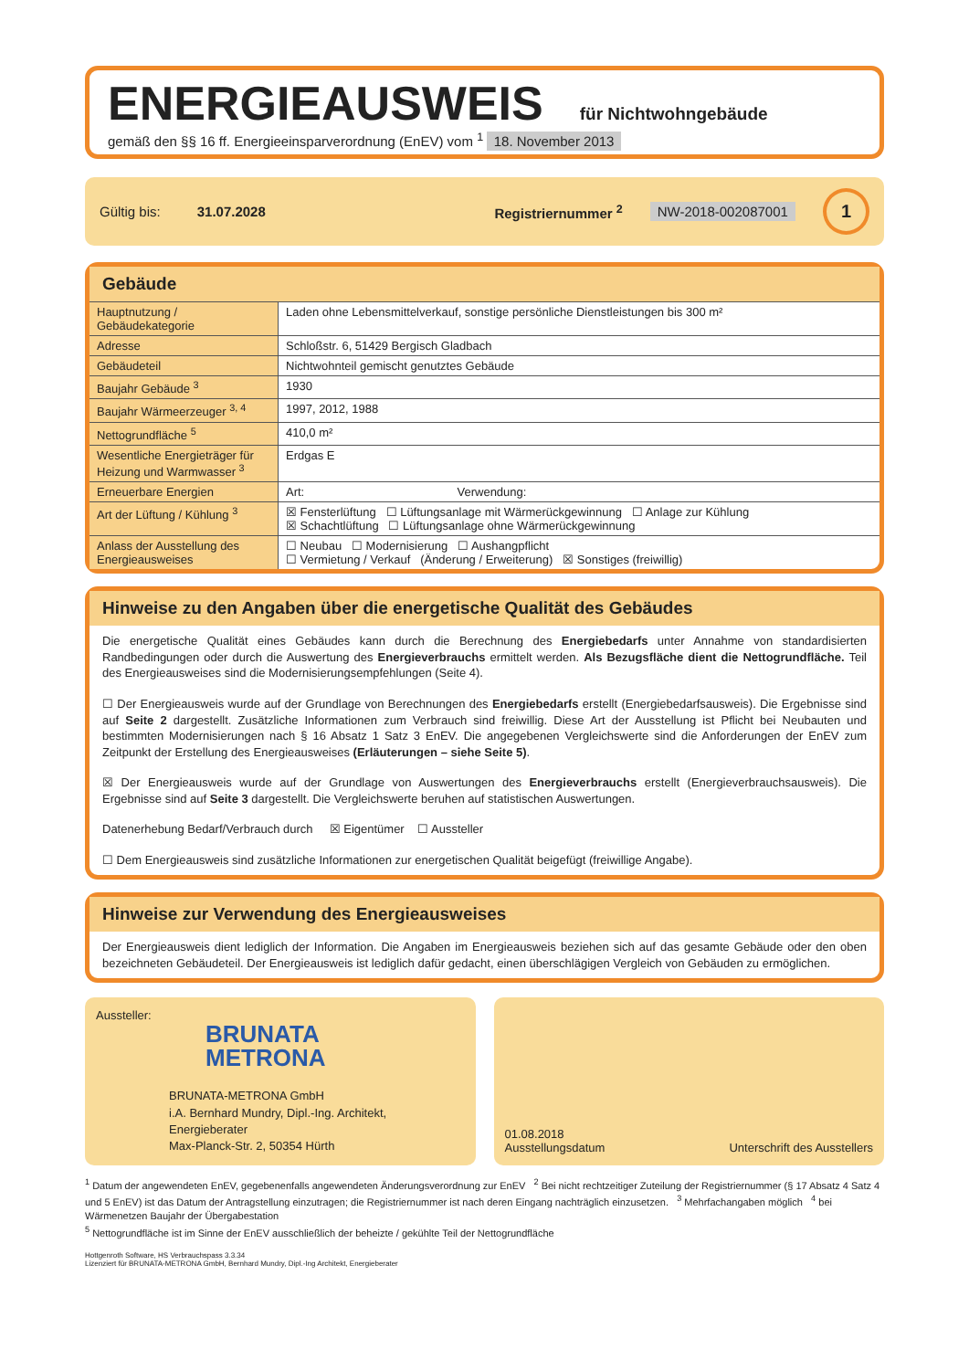ENERGIEAUSWEIS für Nichtwohngebäude
gemäß den §§ 16 ff. Energieeinsparverordnung (EnEV) vom <sup>1</sup> 18. November 2013
Gültig bis: 31.07.2028 Registriernummer <sup>2</sup> NW-2018-002087001 1
Gebäude
| Hauptnutzung / Gebäudekategorie | Laden ohne Lebensmittelverkauf, sonstige persönliche Dienstleistungen bis 300 m² | |
| Adresse | Schloßstr. 6, 51429 Bergisch Gladbach | |
| Gebäudeteil | Nichtwohnteil gemischt genutztes Gebäude | |
| Baujahr Gebäude <sup>3</sup> | 1930 | |
| Baujahr Wärmeerzeuger <sup>3, 4</sup> | 1997, 2012, 1988 | |
| Nettogrundfläche <sup>5</sup> | 410,0 m² | |
| Wesentliche Energieträger für Heizung und Warmwasser <sup>3</sup> | Erdgas E | |
| Erneuerbare Energien | Art: | Verwendung: |
| Art der Lüftung / Kühlung <sup>3</sup> | ☒ Fensterlüftung ☐ Lüftungsanlage mit Wärmerückgewinnung ☐ Anlage zur Kühlung ☒ Schachtlüftung ☐ Lüftungsanlage ohne Wärmerückgewinnung | |
| Anlass der Ausstellung des Energieausweises | ☐ Neubau ☐ Modernisierung ☐ Aushangpflicht ☐ Vermietung / Verkauf (Änderung / Erweiterung) ☒ Sonstiges (freiwillig) | |
Hinweise zu den Angaben über die energetische Qualität des Gebäudes
Die energetische Qualität eines Gebäudes kann durch die Berechnung des Energiebedarfs unter Annahme von standardisierten Randbedingungen oder durch die Auswertung des Energieverbrauchs ermittelt werden. Als Bezugsfläche dient die Nettogrundfläche. Teil des Energieausweises sind die Modernisierungsempfehlungen (Seite 4).
☐ Der Energieausweis wurde auf der Grundlage von Berechnungen des Energiebedarfs erstellt (Energiebedarfsausweis). Die Ergebnisse sind auf Seite 2 dargestellt. Zusätzliche Informationen zum Verbrauch sind freiwillig. Diese Art der Ausstellung ist Pflicht bei Neubauten und bestimmten Modernisierungen nach § 16 Absatz 1 Satz 3 EnEV. Die angegebenen Vergleichswerte sind die Anforderungen der EnEV zum Zeitpunkt der Erstellung des Energieausweises (Erläuterungen – siehe Seite 5).
☒ Der Energieausweis wurde auf der Grundlage von Auswertungen des Energieverbrauchs erstellt (Energieverbrauchsausweis). Die Ergebnisse sind auf Seite 3 dargestellt. Die Vergleichswerte beruhen auf statistischen Auswertungen.
Datenerhebung Bedarf/Verbrauch durch ☒ Eigentümer ☐ Aussteller
☐ Dem Energieausweis sind zusätzliche Informationen zur energetischen Qualität beigefügt (freiwillige Angabe).
Hinweise zur Verwendung des Energieausweises
Der Energieausweis dient lediglich der Information. Die Angaben im Energieausweis beziehen sich auf das gesamte Gebäude oder den oben bezeichneten Gebäudeteil. Der Energieausweis ist lediglich dafür gedacht, einen überschlägigen Vergleich von Gebäuden zu ermöglichen.
Aussteller:
BRUNATA
METRONA
BRUNATA-METRONA GmbH
i.A. Bernhard Mundry, Dipl.-Ing. Architekt, Energieberater
Max-Planck-Str. 2, 50354 Hürth
01.08.2018
Ausstellungsdatum
Unterschrift des Ausstellers
<sup>1</sup> Datum der angewendeten EnEV, gegebenenfalls angewendeten Änderungsverordnung zur EnEV <sup>2</sup> Bei nicht rechtzeitiger Zuteilung der Registriernummer (§ 17 Absatz 4 Satz 4 und 5 EnEV) ist das Datum der Antragstellung einzutragen; die Registriernummer ist nach deren Eingang nachträglich einzusetzen. <sup>3</sup> Mehrfachangaben möglich <sup>4</sup> bei Wärmenetzen Baujahr der Übergabestation
<sup>5</sup> Nettogrundfläche ist im Sinne der EnEV ausschließlich der beheizte / gekühlte Teil der Nettogrundfläche
Hottgenroth Software, HS Verbrauchspass 3.3.34
Lizenziert für BRUNATA-METRONA GmbH, Bernhard Mundry, Dipl.-Ing Architekt, Energieberater